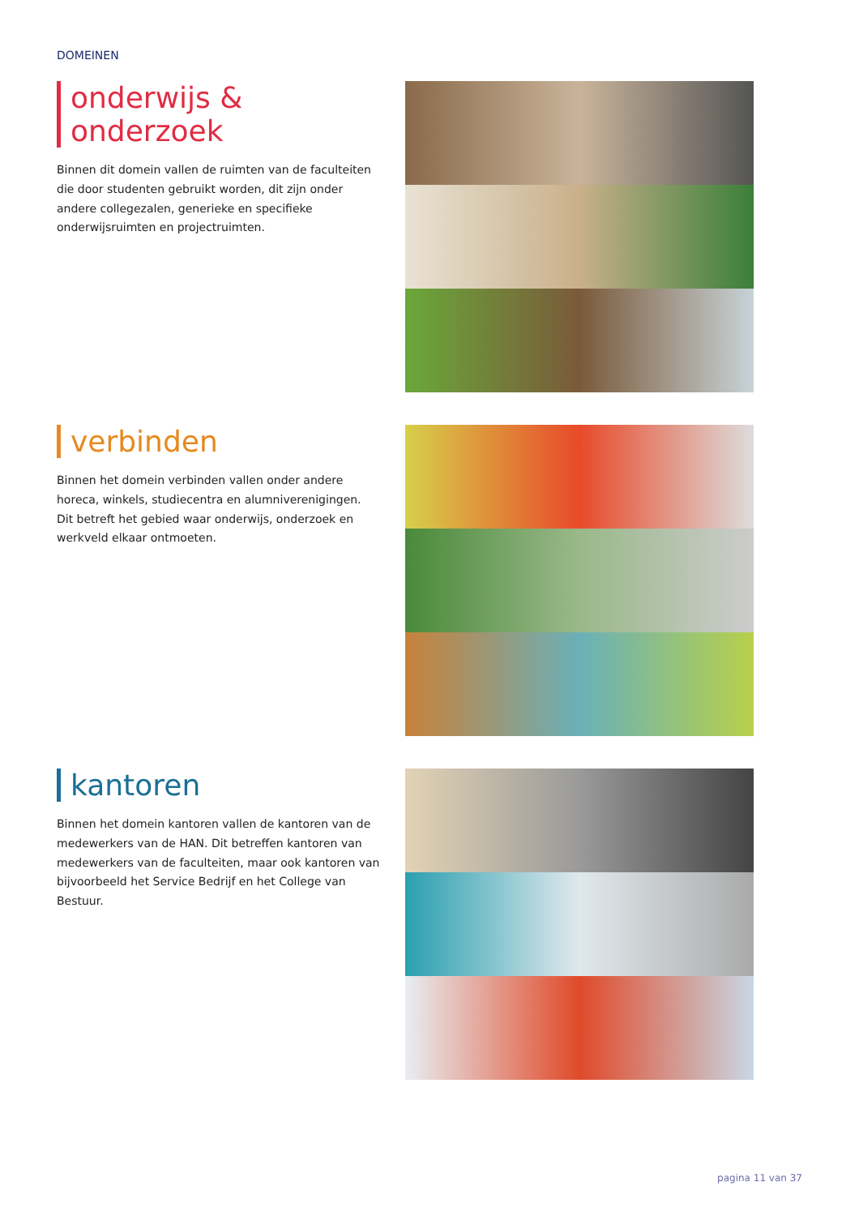DOMEINEN
onderwijs & onderzoek
Binnen dit domein vallen de ruimten van de faculteiten die door studenten gebruikt worden, dit zijn onder andere collegezalen, generieke en specifieke onderwijsruimten en projectruimten.
verbinden
Binnen het domein verbinden vallen onder andere horeca, winkels, studiecentra en alumniverenigingen. Dit betreft het gebied waar onderwijs, onderzoek en werkveld elkaar ontmoeten.
kantoren
Binnen het domein kantoren vallen de kantoren van de medewerkers van de HAN. Dit betreffen kantoren van medewerkers van de faculteiten, maar ook kantoren van bijvoorbeeld het Service Bedrijf en het College van Bestuur.
pagina 11 van 37